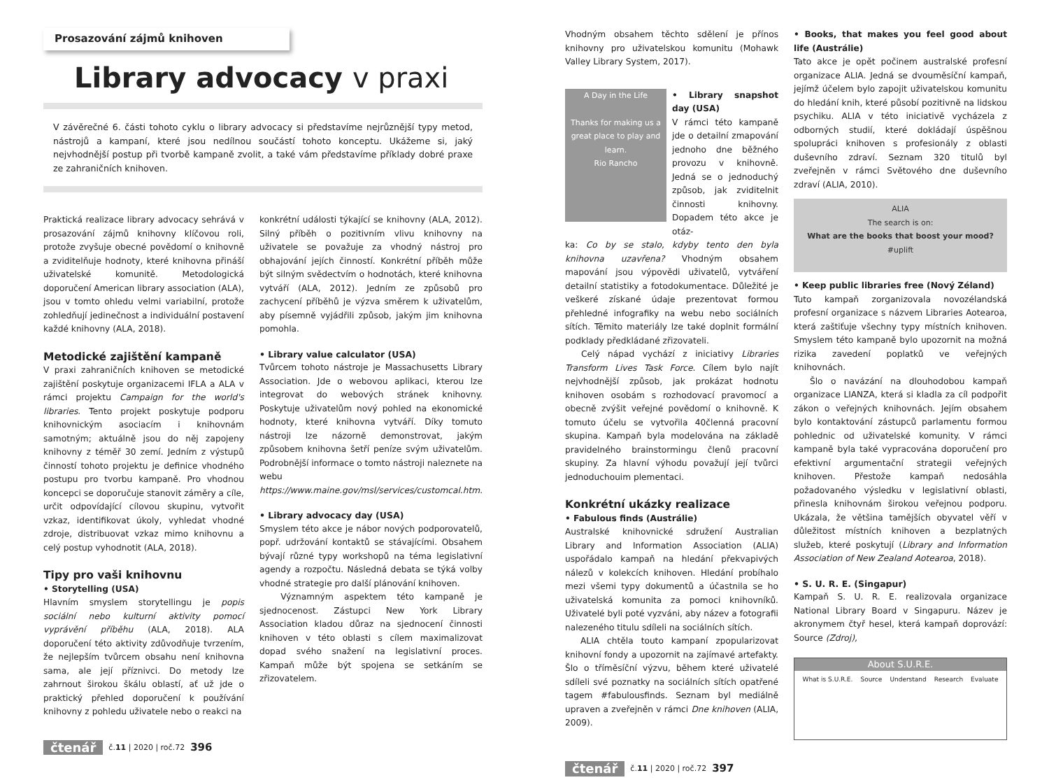Prosazování zájmů knihoven
Library advocacy v praxi
V závěrečné 6. části tohoto cyklu o library advocacy si představíme nejrůznější typy metod, nástrojů a kampaní, které jsou nedílnou součástí tohoto konceptu. Ukážeme si, jaký nejvhodnější postup při tvorbě kampaně zvolit, a také vám představíme příklady dobré praxe ze zahraničních knihoven.
Praktická realizace library advocacy sehrává v prosazování zájmů knihovny klíčovou roli, protože zvyšuje obecné povědomí o knihovně a zviditelňuje hodnoty, které knihovna přináší uživatelské komunitě. Metodologická doporučení American library association (ALA), jsou v tomto ohledu velmi variabilní, protože zohledňují jedinečnost a individuální postavení každé knihovny (ALA, 2018).
Metodické zajištění kampaně
V praxi zahraničních knihoven se metodické zajištění poskytuje organizacemi IFLA a ALA v rámci projektu Campaign for the world's libraries. Tento projekt poskytuje podporu knihovnickým asociacím i knihovnám samotným; aktuálně jsou do něj zapojeny knihovny z téměř 30 zemí. Jedním z výstupů činností tohoto projektu je definice vhodného postupu pro tvorbu kampaně. Pro vhodnou koncepci se doporučuje stanovit záměry a cíle, určit odpovídající cílovou skupinu, vytvořit vzkaz, identifikovat úkoly, vyhledat vhodné zdroje, distribuovat vzkaz mimo knihovnu a celý postup vyhodnotit (ALA, 2018).
Tipy pro vaši knihovnu
• Storytelling (USA)
Hlavním smyslem storytellingu je popis sociální nebo kulturní aktivity pomocí vyprávění příběhu (ALA, 2018). ALA doporučení této aktivity zdůvodňuje tvrzením, že nejlepším tvůrcem obsahu není knihovna sama, ale její příznivci. Do metody lze zahrnout širokou škálu oblastí, ať už jde o praktický přehled doporučení k používání knihovny z pohledu uživatele nebo o reakci na
konkrétní události týkající se knihovny (ALA, 2012). Silný příběh o pozitivním vlivu knihovny na uživatele se považuje za vhodný nástroj pro obhajování jejích činností. Konkrétní příběh může být silným svědectvím o hodnotách, které knihovna vytváří (ALA, 2012). Jedním ze způsobů pro zachycení příběhů je výzva směrem k uživatelům, aby písemně vyjádřili způsob, jakým jim knihovna pomohla.
• Library value calculator (USA)
Tvůrcem tohoto nástroje je Massachusetts Library Association. Jde o webovou aplikaci, kterou lze integrovat do webových stránek knihovny. Poskytuje uživatelům nový pohled na ekonomické hodnoty, které knihovna vytváří. Díky tomuto nástroji lze názorně demonstrovat, jakým způsobem knihovna šetří peníze svým uživatelům. Podrobnější informace o tomto nástroji naleznete na webu https://www.maine.gov/msl/services/customcal.htm.
• Library advocacy day (USA)
Smyslem této akce je nábor nových podporovatelů, popř. udržování kontaktů se stávajícími. Obsahem bývají různé typy workshopů na téma legislativní agendy a rozpočtu. Následná debata se týká volby vhodné strategie pro další plánování knihoven.
Významným aspektem této kampaně je sjednocenost. Zástupci New York Library Association kladou důraz na sjednocení činnosti knihoven v této oblasti s cílem maximalizovat dopad svého snažení na legislativní proces. Kampaň může být spojena se setkáním se zřizovatelem.
čtenář č.11 | 2020 | roč.72 396
Vhodným obsahem těchto sdělení je přínos knihovny pro uživatelskou komunitu (Mohawk Valley Library System, 2017).
A Day in the Life
Thanks for making us a great place to play and learn.
Rio Rancho
• Library snapshot day (USA)
V rámci této kampaně jde o detailní zmapování jednoho dne běžného provozu v knihovně. Jedná se o jednoduchý způsob, jak zviditelnit činnosti knihovny. Dopadem této akce je otáz-
ka: Co by se stalo, kdyby tento den byla knihovna uzavřena? Vhodným obsahem mapování jsou výpovědi uživatelů, vytváření detailní statistiky a fotodokumentace. Důležité je veškeré získané údaje prezentovat formou přehledné infografiky na webu nebo sociálních sítích. Těmito materiály lze také doplnit formální podklady předkládané zřizovateli.
Celý nápad vychází z iniciativy Libraries Transform Lives Task Force. Cílem bylo najít nejvhodnější způsob, jak prokázat hodnotu knihoven osobám s rozhodovací pravomocí a obecně zvýšit veřejné povědomí o knihovně. K tomuto účelu se vytvořila 40členná pracovní skupina. Kampaň byla modelována na základě pravidelného brainstormingu členů pracovní skupiny. Za hlavní výhodu považují její tvůrci jednoduchouim plementaci.
Konkrétní ukázky realizace
• Fabulous finds (Austrálie)
Australské knihovnické sdružení Australian Library and Information Association (ALIA) uspořádalo kampaň na hledání překvapivých nálezů v kolekcích knihoven. Hledání probíhalo mezi všemi typy dokumentů a účastnila se ho uživatelská komunita za pomoci knihovníků. Uživatelé byli poté vyzváni, aby název a fotografii nalezeného titulu sdíleli na sociálních sítích.
ALIA chtěla touto kampaní zpopularizovat knihovní fondy a upozornit na zajímavé artefakty. Šlo o tříměsíční výzvu, během které uživatelé sdíleli své poznatky na sociálních sítích opatřené tagem #fabulousfinds. Seznam byl mediálně upraven a zveřejněn v rámci Dne knihoven (ALIA, 2009).
• Books, that makes you feel good about life (Austrálie)
Tato akce je opět počinem australské profesní organizace ALIA. Jedná se dvouměsíční kampaň, jejímž účelem bylo zapojit uživatelskou komunitu do hledání knih, které působí pozitivně na lidskou psychiku. ALIA v této iniciativě vycházela z odborných studií, které dokládají úspěšnou spolupráci knihoven s profesionály z oblasti duševního zdraví. Seznam 320 titulů byl zveřejněn v rámci Světového dne duševního zdraví (ALIA, 2010).
ALIA
The search is on:
What are the books that boost your mood?
#uplift
• Keep public libraries free (Nový Zéland)
Tuto kampaň zorganizovala novozélandská profesní organizace s názvem Libraries Aotearoa, která zaštiťuje všechny typy místních knihoven. Smyslem této kampaně bylo upozornit na možná rizika zavedení poplatků ve veřejných knihovnách.
Šlo o navázání na dlouhodobou kampaň organizace LIANZA, která si kladla za cíl podpořit zákon o veřejných knihovnách. Jejím obsahem bylo kontaktování zástupců parlamentu formou pohlednic od uživatelské komunity. V rámci kampaně byla také vypracována doporučení pro efektivní argumentační strategii veřejných knihoven. Přestože kampaň nedosáhla požadovaného výsledku v legislativní oblasti, přinesla knihovnám širokou veřejnou podporu. Ukázala, že většina tamějších obyvatel věří v důležitost místních knihoven a bezplatných služeb, které poskytují (Library and Information Association of New Zealand Aotearoa, 2018).
• S. U. R. E. (Singapur)
Kampaň S. U. R. E. realizovala organizace National Library Board v Singapuru. Název je akronymem čtyř hesel, která kampaň doprovází: Source (Zdroj),
About S.U.R.E.
What is S.U.R.E. Source Understand Research Evaluate
čtenář č.11 | 2020 | roč.72 397